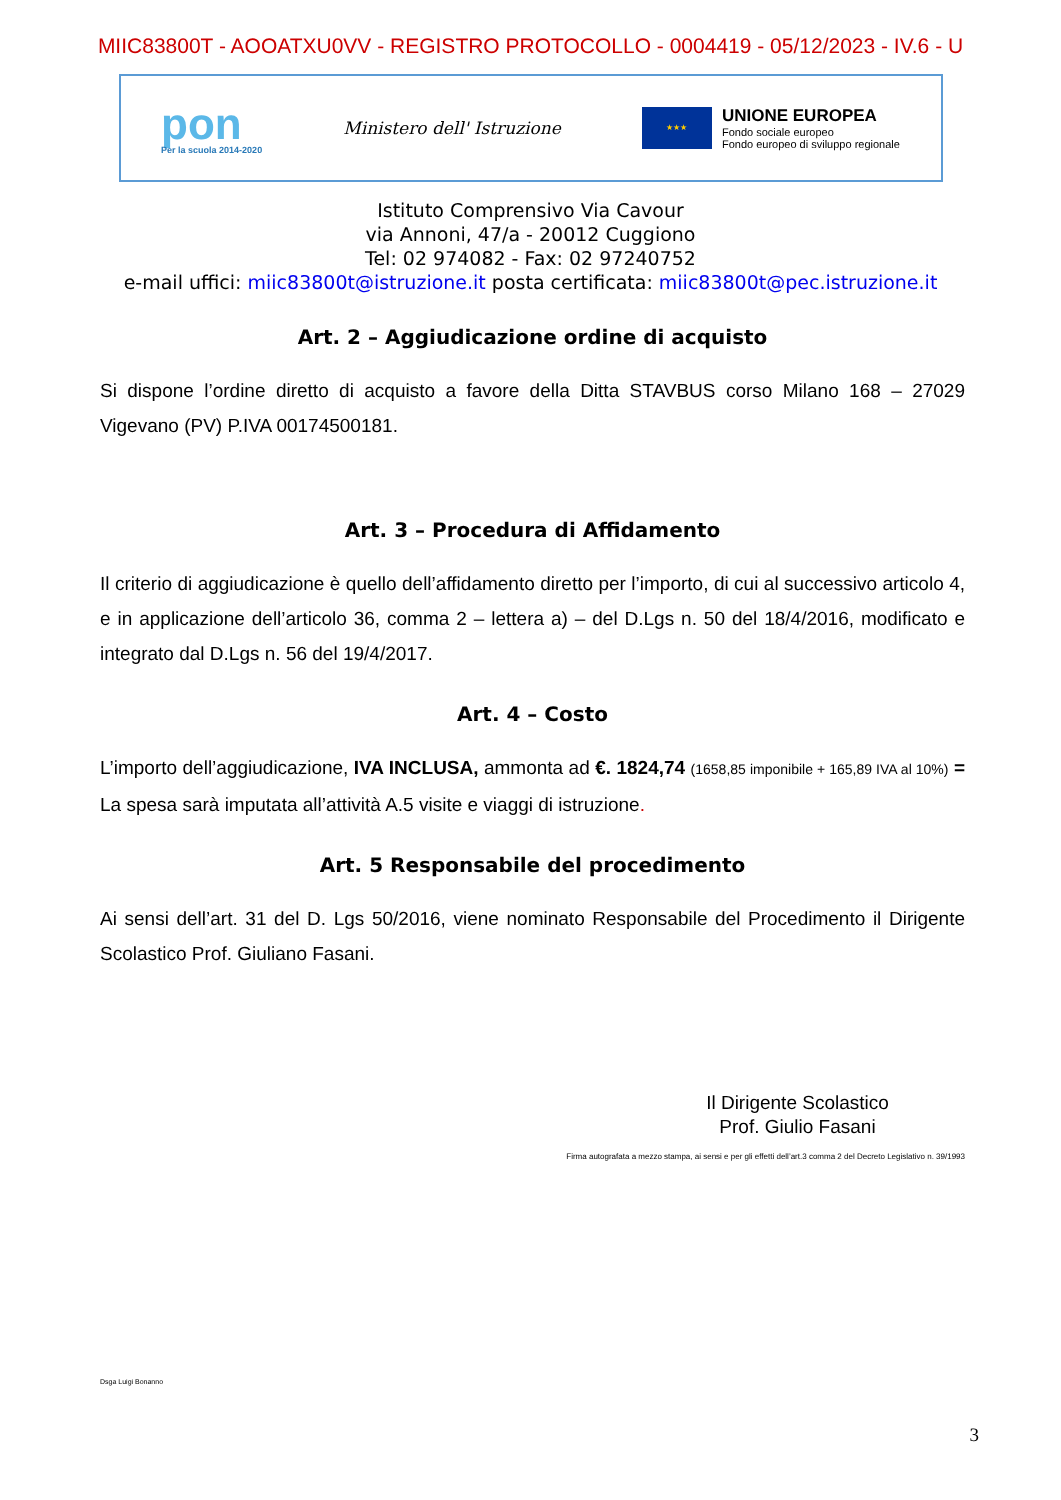MIIC83800T - AOOATXU0VV - REGISTRO PROTOCOLLO - 0004419 - 05/12/2023 - IV.6 - U
pon
Per la scuola 2014-2020
Ministero dell' Istruzione
★★★
UNIONE EUROPEA
Fondo sociale europeo
Fondo europeo di sviluppo regionale
Istituto Comprensivo Via Cavour
via Annoni, 47/a - 20012 Cuggiono
Tel: 02 974082 - Fax: 02 97240752
e-mail uffici: miic83800t@istruzione.it posta certificata: miic83800t@pec.istruzione.it
Art. 2 – Aggiudicazione ordine di acquisto
Si dispone l’ordine diretto di acquisto a favore della Ditta STAVBUS corso Milano 168 – 27029 Vigevano (PV) P.IVA 00174500181.
Art. 3 – Procedura di Affidamento
Il criterio di aggiudicazione è quello dell’affidamento diretto per l’importo, di cui al successivo articolo 4, e in applicazione dell’articolo 36, comma 2 – lettera a) – del D.Lgs n. 50 del 18/4/2016, modificato e integrato dal D.Lgs n. 56 del 19/4/2017.
Art. 4 – Costo
L’importo dell’aggiudicazione, IVA INCLUSA, ammonta ad €. 1824,74 (1658,85 imponibile + 165,89 IVA al 10%) = La spesa sarà imputata all’attività A.5 visite e viaggi di istruzione.
Art. 5 Responsabile del procedimento
Ai sensi dell’art. 31 del D. Lgs 50/2016, viene nominato Responsabile del Procedimento il Dirigente Scolastico Prof. Giuliano Fasani.
Il Dirigente Scolastico
Prof. Giulio Fasani
Firma autografata a mezzo stampa, ai sensi e per gli effetti dell’art.3 comma 2 del Decreto Legislativo n. 39/1993
Dsga Luigi Bonanno
3